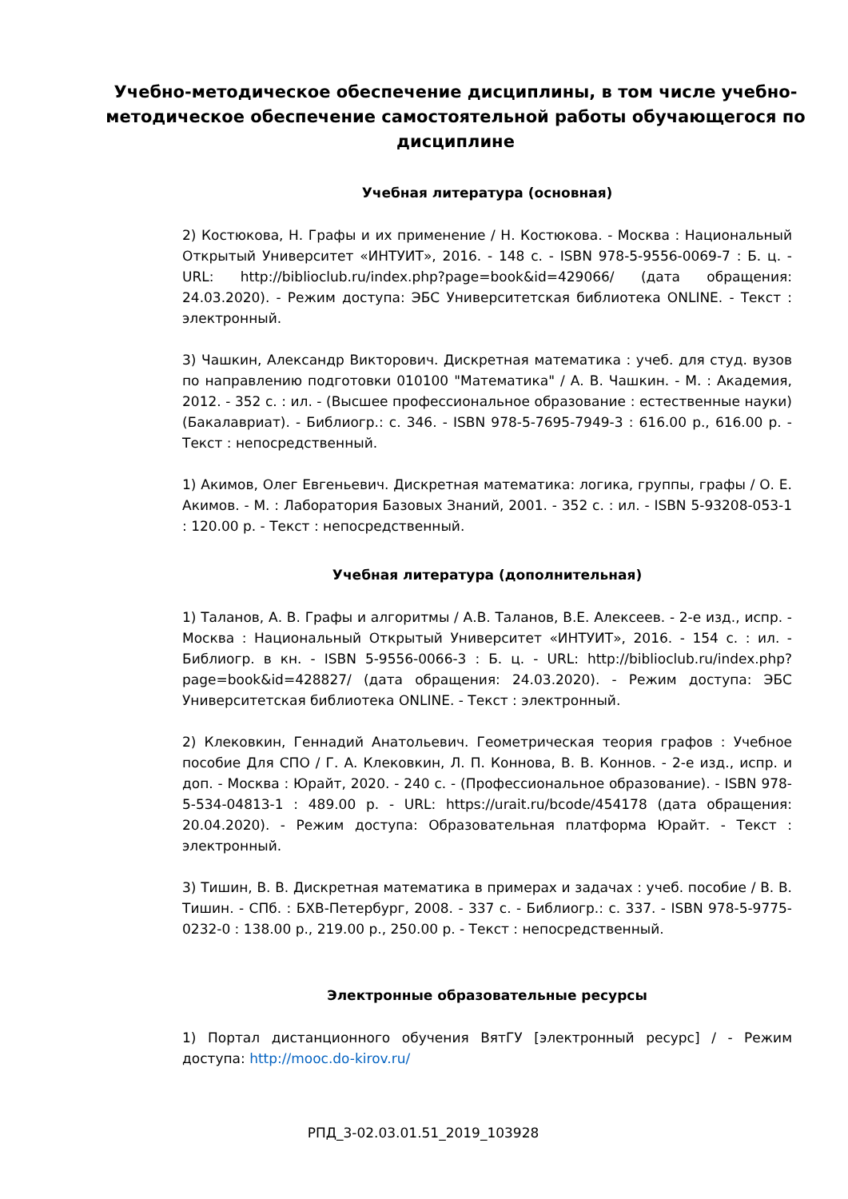Учебно-методическое обеспечение дисциплины, в том числе учебно-методическое обеспечение самостоятельной работы обучающегося по дисциплине
Учебная литература (основная)
2) Костюкова, Н. Графы и их применение / Н. Костюкова. - Москва : Национальный Открытый Университет «ИНТУИТ», 2016. - 148 с. - ISBN 978-5-9556-0069-7 : Б. ц. - URL: http://biblioclub.ru/index.php?page=book&id=429066/ (дата обращения: 24.03.2020). - Режим доступа: ЭБС Университетская библиотека ONLINE. - Текст : электронный.
3) Чашкин, Александр Викторович. Дискретная математика : учеб. для студ. вузов по направлению подготовки 010100 "Математика" / А. В. Чашкин. - М. : Академия, 2012. - 352 с. : ил. - (Высшее профессиональное образование : естественные науки) (Бакалавриат). - Библиогр.: с. 346. - ISBN 978-5-7695-7949-3 : 616.00 р., 616.00 р. - Текст : непосредственный.
1) Акимов, Олег Евгеньевич. Дискретная математика: логика, группы, графы / О. Е. Акимов. - М. : Лаборатория Базовых Знаний, 2001. - 352 с. : ил. - ISBN 5-93208-053-1 : 120.00 р. - Текст : непосредственный.
Учебная литература (дополнительная)
1) Таланов, А. В. Графы и алгоритмы / А.В. Таланов, В.Е. Алексеев. - 2-е изд., испр. - Москва : Национальный Открытый Университет «ИНТУИТ», 2016. - 154 с. : ил. - Библиогр. в кн. - ISBN 5-9556-0066-3 : Б. ц. - URL: http://biblioclub.ru/index.php?page=book&id=428827/ (дата обращения: 24.03.2020). - Режим доступа: ЭБС Университетская библиотека ONLINE. - Текст : электронный.
2) Клековкин, Геннадий Анатольевич. Геометрическая теория графов : Учебное пособие Для СПО / Г. А. Клековкин, Л. П. Коннова, В. В. Коннов. - 2-е изд., испр. и доп. - Москва : Юрайт, 2020. - 240 с. - (Профессиональное образование). - ISBN 978-5-534-04813-1 : 489.00 р. - URL: https://urait.ru/bcode/454178 (дата обращения: 20.04.2020). - Режим доступа: Образовательная платформа Юрайт. - Текст : электронный.
3) Тишин, В. В. Дискретная математика в примерах и задачах : учеб. пособие / В. В. Тишин. - СПб. : БХВ-Петербург, 2008. - 337 с. - Библиогр.: с. 337. - ISBN 978-5-9775-0232-0 : 138.00 р., 219.00 р., 250.00 р. - Текст : непосредственный.
Электронные образовательные ресурсы
1) Портал дистанционного обучения ВятГУ [электронный ресурс] / - Режим доступа: http://mooc.do-kirov.ru/
РПД_3-02.03.01.51_2019_103928